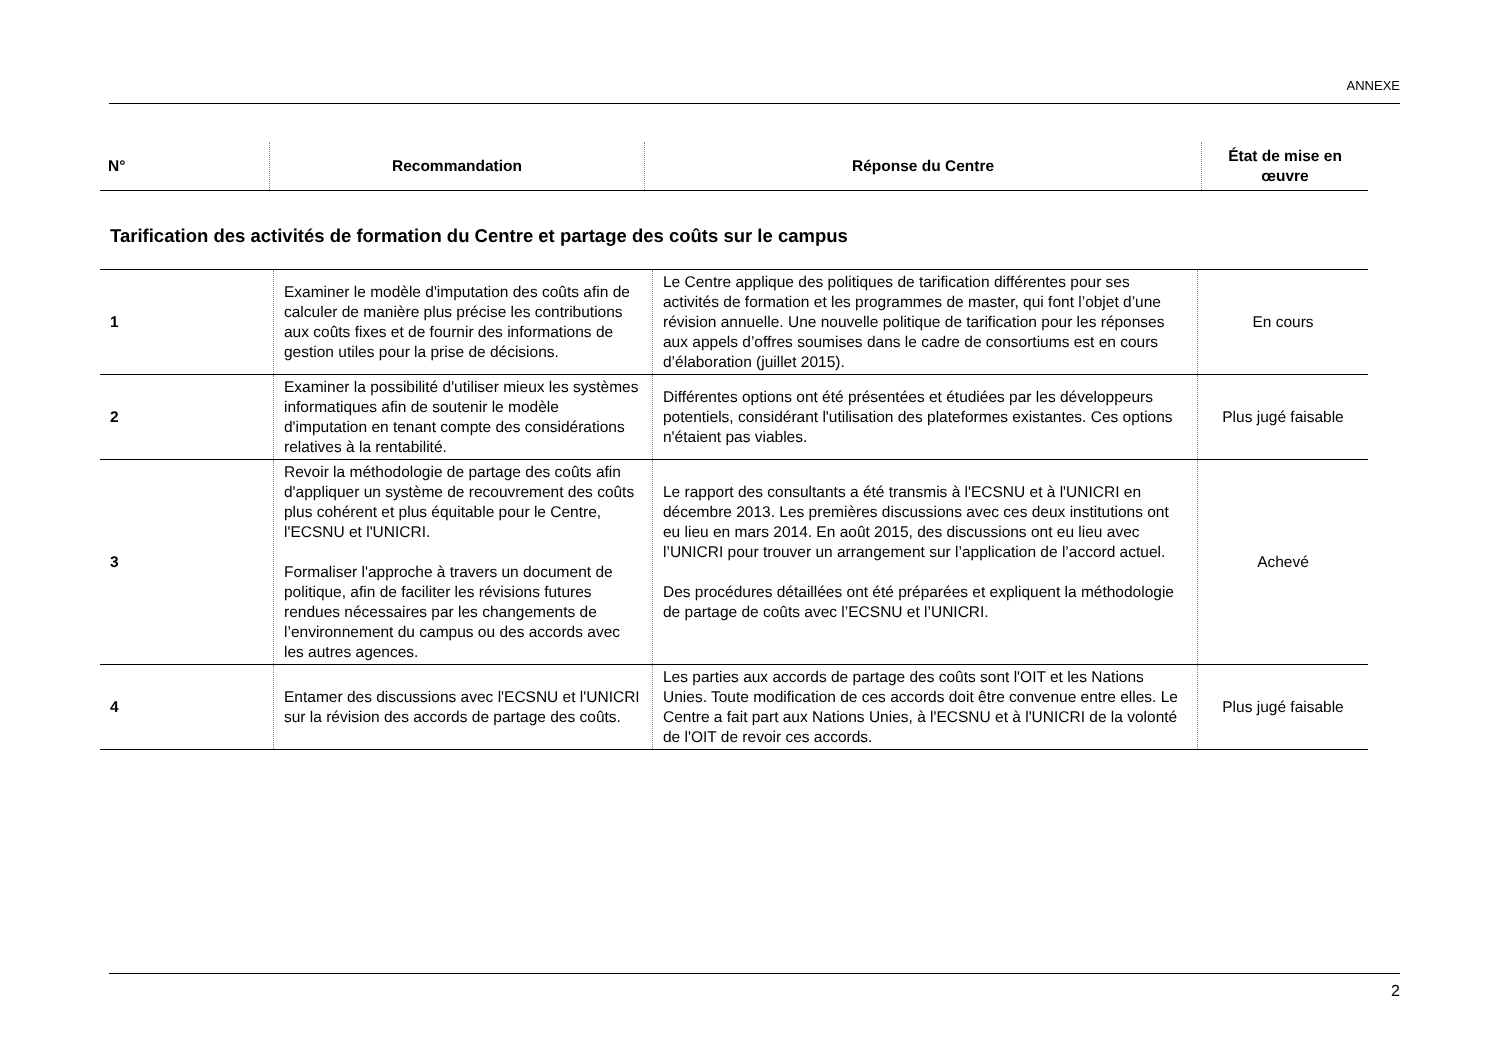ANNEXE
| N° | Recommandation | Réponse du Centre | État de mise en œuvre |
| --- | --- | --- | --- |
Tarification des activités de formation du Centre et partage des coûts sur le campus
| 1 | Examiner le modèle d'imputation des coûts afin de calculer de manière plus précise les contributions aux coûts fixes et de fournir des informations de gestion utiles pour la prise de décisions. | Le Centre applique des politiques de tarification différentes pour ses activités de formation et les programmes de master, qui font l’objet d’une révision annuelle. Une nouvelle politique de tarification pour les réponses aux appels d’offres soumises dans le cadre de consortiums est en cours d’élaboration (juillet 2015). | En cours |
| 2 | Examiner la possibilité d'utiliser mieux les systèmes informatiques afin de soutenir le modèle d'imputation en tenant compte des considérations relatives à la rentabilité. | Différentes options ont été présentées et étudiées par les développeurs potentiels, considérant l'utilisation des plateformes existantes. Ces options n'étaient pas viables. | Plus jugé faisable |
| 3 | Revoir la méthodologie de partage des coûts afin d'appliquer un système de recouvrement des coûts plus cohérent et plus équitable pour le Centre, l'ECSNU et l'UNICRI. Formaliser l'approche à travers un document de politique, afin de faciliter les révisions futures rendues nécessaires par les changements de l’environnement du campus ou des accords avec les autres agences. | Le rapport des consultants a été transmis à l'ECSNU et à l'UNICRI en décembre 2013. Les premières discussions avec ces deux institutions ont eu lieu en mars 2014. En août 2015, des discussions ont eu lieu avec l’UNICRI pour trouver un arrangement sur l’application de l’accord actuel. Des procédures détaillées ont été préparées et expliquent la méthodologie de partage de coûts avec l’ECSNU et l’UNICRI. | Achevé |
| 4 | Entamer des discussions avec l'ECSNU et l'UNICRI sur la révision des accords de partage des coûts. | Les parties aux accords de partage des coûts sont l'OIT et les Nations Unies. Toute modification de ces accords doit être convenue entre elles. Le Centre a fait part aux Nations Unies, à l'ECSNU et à l'UNICRI de la volonté de l'OIT de revoir ces accords. | Plus jugé faisable |
2